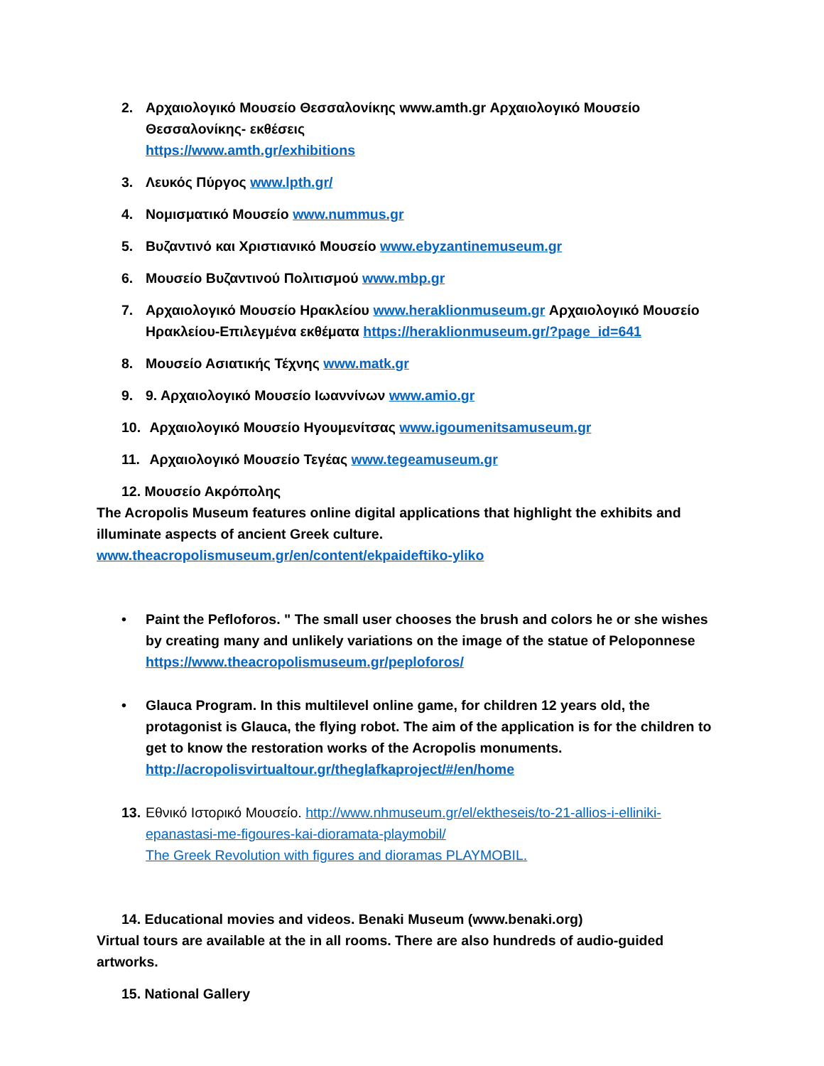2. Αρχαιολογικό Μουσείο Θεσσαλονίκης www.amth.gr Αρχαιολογικό Μουσείο Θεσσαλονίκης- εκθέσεις
https://www.amth.gr/exhibitions
3. Λευκός Πύργος www.lpth.gr/
4. Νομισματικό Μουσείο www.nummus.gr
5. Βυζαντινό και Χριστιανικό Μουσείο www.ebyzantinemuseum.gr
6. Μουσείο Βυζαντινού Πολιτισμού www.mbp.gr
7. Αρχαιολογικό Μουσείο Ηρακλείου www.heraklionmuseum.gr Αρχαιολογικό Μουσείο Ηρακλείου-Επιλεγμένα εκθέματα https://heraklionmuseum.gr/?page_id=641
8. Μουσείο Ασιατικής Τέχνης www.matk.gr
9. 9. Αρχαιολογικό Μουσείο Ιωαννίνων www.amio.gr
10. Αρχαιολογικό Μουσείο Ηγουμενίτσας www.igoumenitsamuseum.gr
11. Αρχαιολογικό Μουσείο Τεγέας www.tegeamuseum.gr
12. Μουσείο Ακρόπολης
The Acropolis Museum features online digital applications that highlight the exhibits and illuminate aspects of ancient Greek culture.
www.theacropolismuseum.gr/en/content/ekpaideftiko-yliko
• Paint the Pefloforos. " The small user chooses the brush and colors he or she wishes by creating many and unlikely variations on the image of the statue of Peloponnese https://www.theacropolismuseum.gr/peploforos/
• Glauca Program. In this multilevel online game, for children 12 years old, the protagonist is Glauca, the flying robot. The aim of the application is for the children to get to know the restoration works of the Acropolis monuments.
http://acropolisvirtualtour.gr/theglafkaproject/#/en/home
13. Εθνικό Ιστορικό Μουσείο. http://www.nhmuseum.gr/el/ektheseis/to-21-allios-i-elliniki-epanastasi-me-figoures-kai-dioramata-playmobil/
The Greek Revolution with figures and dioramas PLAYMOBIL.
14. Educational movies and videos. Benaki Museum (www.benaki.org)
Virtual tours are available at the in all rooms. There are also hundreds of audio-guided artworks.
15. National Gallery